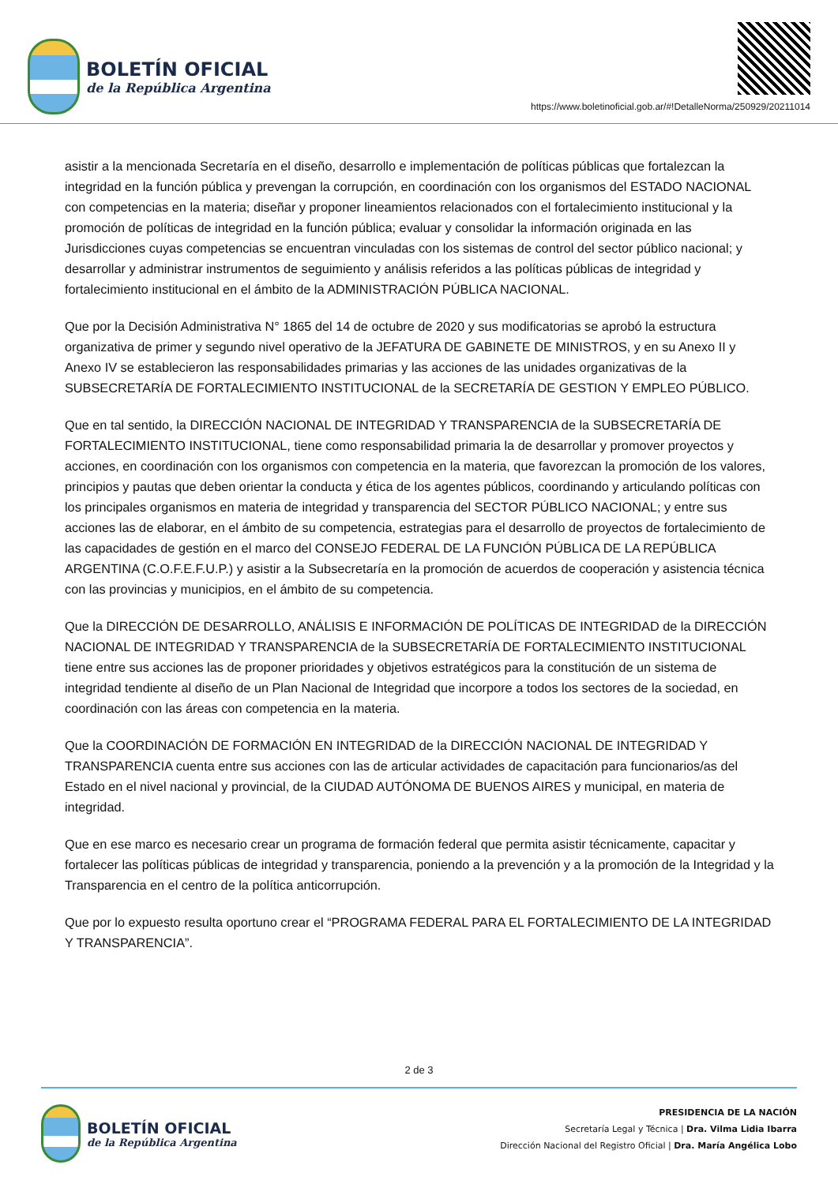BOLETÍN OFICIAL
de la República Argentina
https://www.boletinoficial.gob.ar/#!DetalleNorma/250929/20211014
asistir a la mencionada Secretaría en el diseño, desarrollo e implementación de políticas públicas que fortalezcan la integridad en la función pública y prevengan la corrupción, en coordinación con los organismos del ESTADO NACIONAL con competencias en la materia; diseñar y proponer lineamientos relacionados con el fortalecimiento institucional y la promoción de políticas de integridad en la función pública; evaluar y consolidar la información originada en las Jurisdicciones cuyas competencias se encuentran vinculadas con los sistemas de control del sector público nacional; y desarrollar y administrar instrumentos de seguimiento y análisis referidos a las políticas públicas de integridad y fortalecimiento institucional en el ámbito de la ADMINISTRACIÓN PÚBLICA NACIONAL.
Que por la Decisión Administrativa N° 1865 del 14 de octubre de 2020 y sus modificatorias se aprobó la estructura organizativa de primer y segundo nivel operativo de la JEFATURA DE GABINETE DE MINISTROS, y en su Anexo II y Anexo IV se establecieron las responsabilidades primarias y las acciones de las unidades organizativas de la SUBSECRETARÍA DE FORTALECIMIENTO INSTITUCIONAL de la SECRETARÍA DE GESTION Y EMPLEO PÚBLICO.
Que en tal sentido, la DIRECCIÓN NACIONAL DE INTEGRIDAD Y TRANSPARENCIA de la SUBSECRETARÍA DE FORTALECIMIENTO INSTITUCIONAL, tiene como responsabilidad primaria la de desarrollar y promover proyectos y acciones, en coordinación con los organismos con competencia en la materia, que favorezcan la promoción de los valores, principios y pautas que deben orientar la conducta y ética de los agentes públicos, coordinando y articulando políticas con los principales organismos en materia de integridad y transparencia del SECTOR PÚBLICO NACIONAL; y entre sus acciones las de elaborar, en el ámbito de su competencia, estrategias para el desarrollo de proyectos de fortalecimiento de las capacidades de gestión en el marco del CONSEJO FEDERAL DE LA FUNCIÓN PÚBLICA DE LA REPÚBLICA ARGENTINA (C.O.F.E.F.U.P.) y asistir a la Subsecretaría en la promoción de acuerdos de cooperación y asistencia técnica con las provincias y municipios, en el ámbito de su competencia.
Que la DIRECCIÓN DE DESARROLLO, ANÁLISIS E INFORMACIÓN DE POLÍTICAS DE INTEGRIDAD de la DIRECCIÓN NACIONAL DE INTEGRIDAD Y TRANSPARENCIA de la SUBSECRETARÍA DE FORTALECIMIENTO INSTITUCIONAL tiene entre sus acciones las de proponer prioridades y objetivos estratégicos para la constitución de un sistema de integridad tendiente al diseño de un Plan Nacional de Integridad que incorpore a todos los sectores de la sociedad, en coordinación con las áreas con competencia en la materia.
Que la COORDINACIÓN DE FORMACIÓN EN INTEGRIDAD de la DIRECCIÓN NACIONAL DE INTEGRIDAD Y TRANSPARENCIA cuenta entre sus acciones con las de articular actividades de capacitación para funcionarios/as del Estado en el nivel nacional y provincial, de la CIUDAD AUTÓNOMA DE BUENOS AIRES y municipal, en materia de integridad.
Que en ese marco es necesario crear un programa de formación federal que permita asistir técnicamente, capacitar y fortalecer las políticas públicas de integridad y transparencia, poniendo a la prevención y a la promoción de la Integridad y la Transparencia en el centro de la política anticorrupción.
Que por lo expuesto resulta oportuno crear el “PROGRAMA FEDERAL PARA EL FORTALECIMIENTO DE LA INTEGRIDAD Y TRANSPARENCIA”.
2 de 3
BOLETÍN OFICIAL
de la República Argentina
PRESIDENCIA DE LA NACIÓN
Secretaría Legal y Técnica | Dra. Vilma Lidia Ibarra
Dirección Nacional del Registro Oficial | Dra. María Angélica Lobo